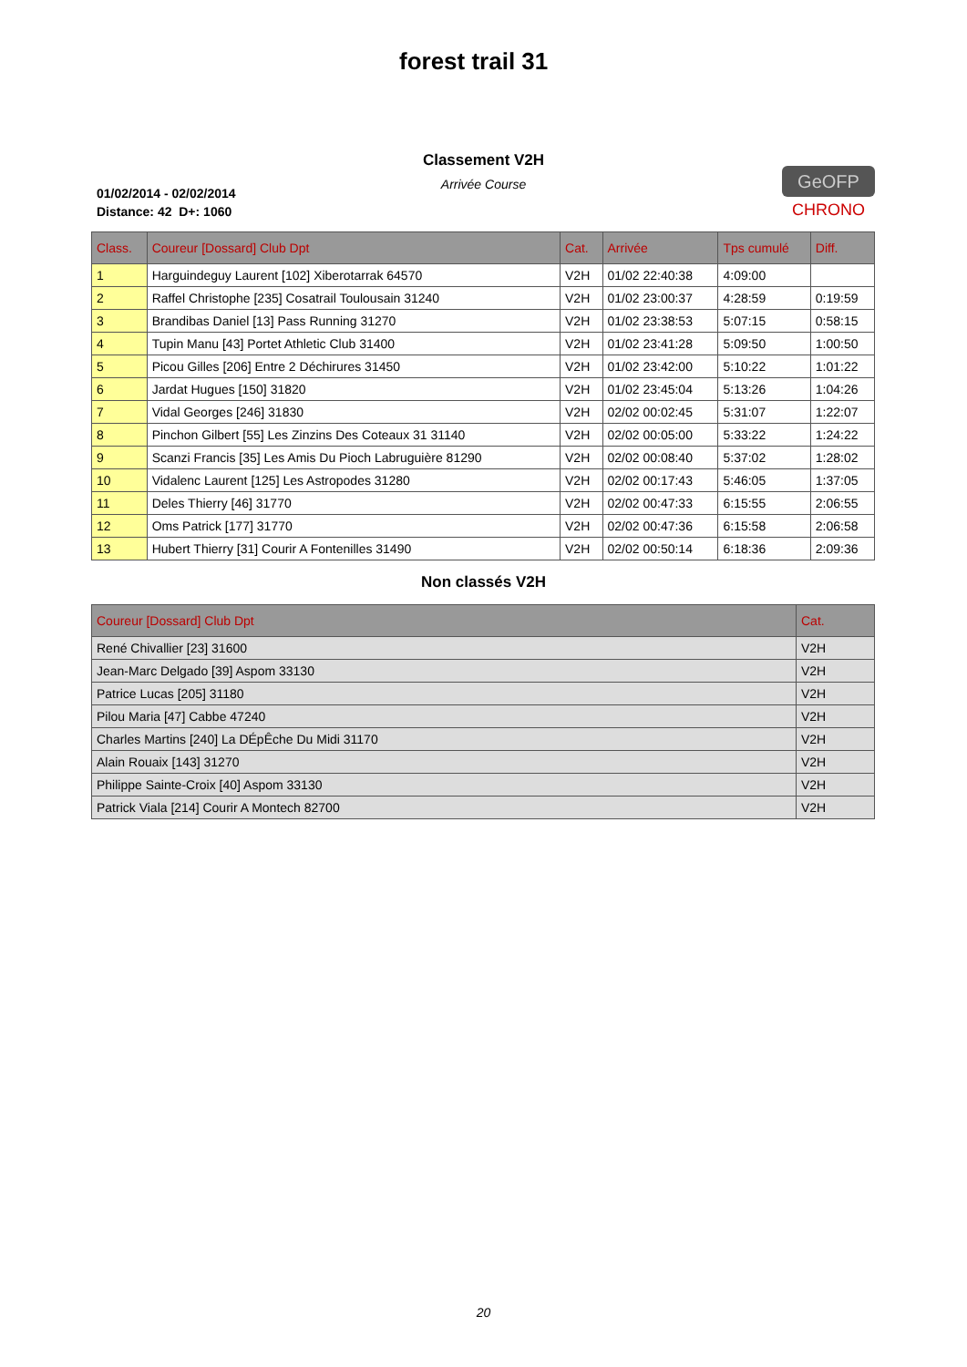forest trail 31
Classement V2H
Arrivée Course
01/02/2014 - 02/02/2014
Distance: 42 D+: 1060
GeOFP
CHRONO
| Class. | Coureur [Dossard] Club Dpt | Cat. | Arrivée | Tps cumulé | Diff. |
| --- | --- | --- | --- | --- | --- |
| 1 | Harguindeguy Laurent [102] Xiberotarrak 64570 | V2H | 01/02 22:40:38 | 4:09:00 | |
| 2 | Raffel Christophe [235] Cosatrail Toulousain 31240 | V2H | 01/02 23:00:37 | 4:28:59 | 0:19:59 |
| 3 | Brandibas Daniel [13] Pass Running 31270 | V2H | 01/02 23:38:53 | 5:07:15 | 0:58:15 |
| 4 | Tupin Manu [43] Portet Athletic Club 31400 | V2H | 01/02 23:41:28 | 5:09:50 | 1:00:50 |
| 5 | Picou Gilles [206] Entre 2 Déchirures 31450 | V2H | 01/02 23:42:00 | 5:10:22 | 1:01:22 |
| 6 | Jardat Hugues [150] 31820 | V2H | 01/02 23:45:04 | 5:13:26 | 1:04:26 |
| 7 | Vidal Georges [246] 31830 | V2H | 02/02 00:02:45 | 5:31:07 | 1:22:07 |
| 8 | Pinchon Gilbert [55] Les Zinzins Des Coteaux 31 31140 | V2H | 02/02 00:05:00 | 5:33:22 | 1:24:22 |
| 9 | Scanzi Francis [35] Les Amis Du Pioch Labruguière 81290 | V2H | 02/02 00:08:40 | 5:37:02 | 1:28:02 |
| 10 | Vidalenc Laurent [125] Les Astropodes 31280 | V2H | 02/02 00:17:43 | 5:46:05 | 1:37:05 |
| 11 | Deles Thierry [46] 31770 | V2H | 02/02 00:47:33 | 6:15:55 | 2:06:55 |
| 12 | Oms Patrick [177] 31770 | V2H | 02/02 00:47:36 | 6:15:58 | 2:06:58 |
| 13 | Hubert Thierry [31] Courir A Fontenilles 31490 | V2H | 02/02 00:50:14 | 6:18:36 | 2:09:36 |
Non classés V2H
| Coureur [Dossard] Club Dpt | Cat. |
| --- | --- |
| René Chivallier [23] 31600 | V2H |
| Jean-Marc Delgado [39] Aspom 33130 | V2H |
| Patrice Lucas [205] 31180 | V2H |
| Pilou Maria [47] Cabbe 47240 | V2H |
| Charles Martins [240] La DÉpÊche Du Midi 31170 | V2H |
| Alain Rouaix [143] 31270 | V2H |
| Philippe Sainte-Croix [40] Aspom 33130 | V2H |
| Patrick Viala [214] Courir A Montech 82700 | V2H |
20